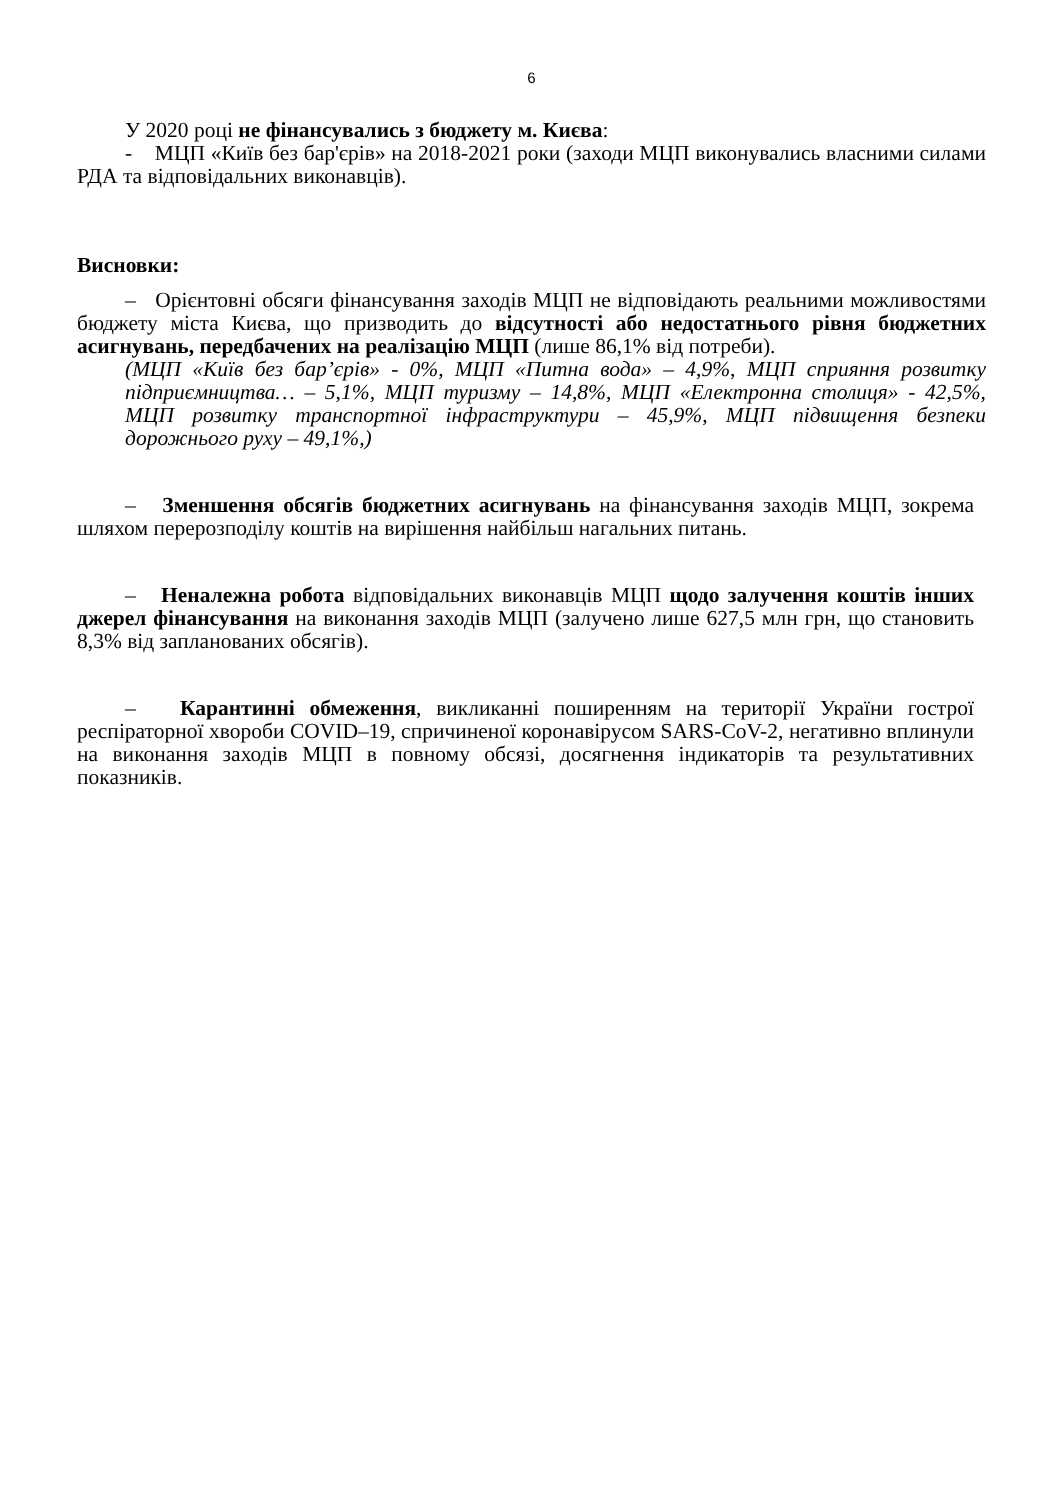6
У 2020 році не фінансувались з бюджету м. Києва:
- МЦП «Київ без бар'єрів» на 2018-2021 роки (заходи МЦП виконувались власними силами РДА та відповідальних виконавців).
Висновки:
– Орієнтовні обсяги фінансування заходів МЦП не відповідають реальними можливостями бюджету міста Києва, що призводить до відсутності або недостатнього рівня бюджетних асигнувань, передбачених на реалізацію МЦП (лише 86,1% від потреби).
(МЦП «Київ без бар’єрів» - 0%, МЦП «Питна вода» – 4,9%, МЦП сприяння розвитку підприємництва… – 5,1%, МЦП туризму – 14,8%, МЦП «Електронна столиця» - 42,5%, МЦП розвитку транспортної інфраструктури – 45,9%, МЦП підвищення безпеки дорожнього руху – 49,1%,)
– Зменшення обсягів бюджетних асигнувань на фінансування заходів МЦП, зокрема шляхом перерозподілу коштів на вирішення найбільш нагальних питань.
– Неналежна робота відповідальних виконавців МЦП щодо залучення коштів інших джерел фінансування на виконання заходів МЦП (залучено лише 627,5 млн грн, що становить 8,3% від запланованих обсягів).
– Карантинні обмеження, викликанні поширенням на території України гострої респіраторної хвороби COVID–19, спричиненої коронавірусом SARS-CoV-2, негативно вплинули на виконання заходів МЦП в повному обсязі, досягнення індикаторів та результативних показників.